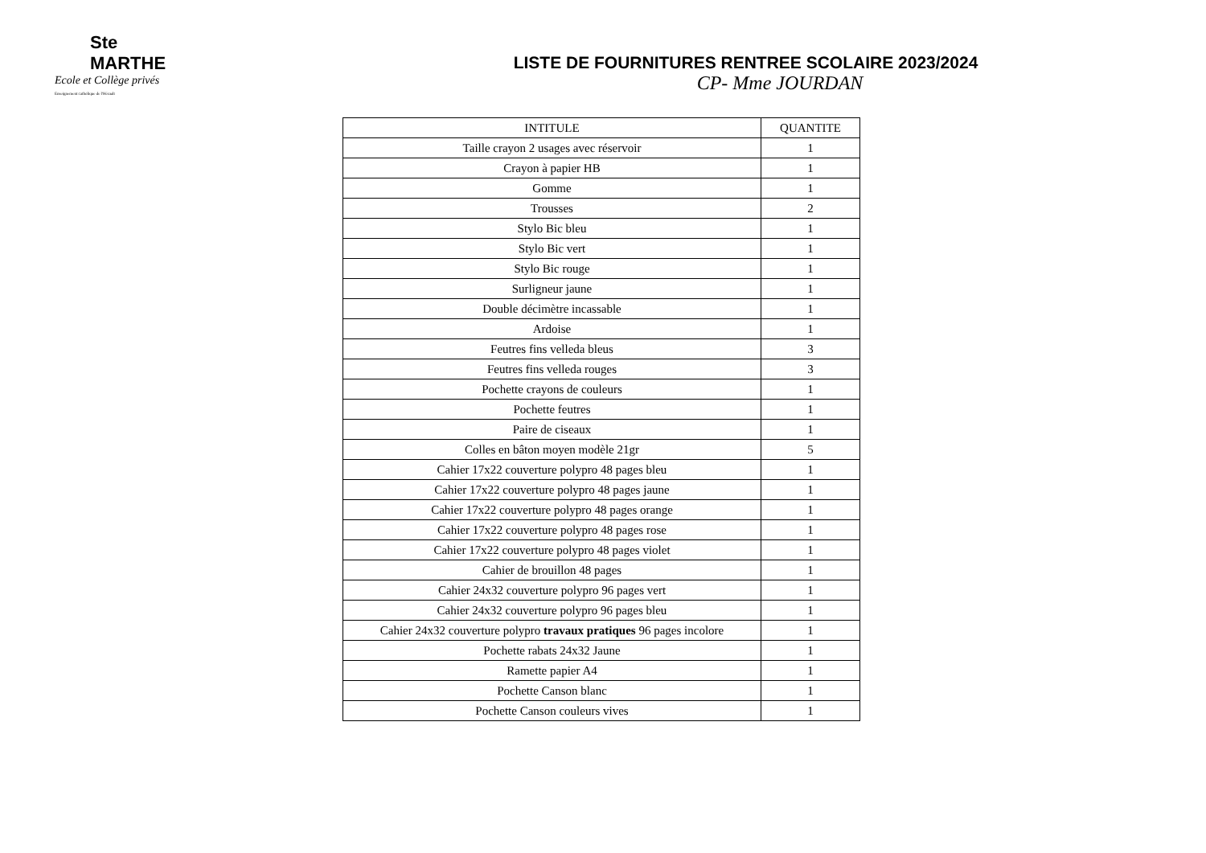Ste MARTHE
Ecole et Collège privés
Enseignement catholique de l'Hérault
LISTE DE FOURNITURES RENTREE SCOLAIRE 2023/2024
CP- Mme JOURDAN
| INTITULE | QUANTITE |
| --- | --- |
| Taille crayon 2 usages avec réservoir | 1 |
| Crayon à papier HB | 1 |
| Gomme | 1 |
| Trousses | 2 |
| Stylo Bic bleu | 1 |
| Stylo Bic vert | 1 |
| Stylo Bic rouge | 1 |
| Surligneur jaune | 1 |
| Double décimètre incassable | 1 |
| Ardoise | 1 |
| Feutres fins velleda bleus | 3 |
| Feutres fins velleda rouges | 3 |
| Pochette crayons de couleurs | 1 |
| Pochette feutres | 1 |
| Paire de ciseaux | 1 |
| Colles en bâton moyen modèle 21gr | 5 |
| Cahier 17x22 couverture polypro 48 pages bleu | 1 |
| Cahier 17x22 couverture polypro 48 pages jaune | 1 |
| Cahier 17x22 couverture polypro 48 pages orange | 1 |
| Cahier 17x22 couverture polypro 48 pages rose | 1 |
| Cahier 17x22 couverture polypro 48 pages violet | 1 |
| Cahier de brouillon 48 pages | 1 |
| Cahier 24x32 couverture polypro 96 pages vert | 1 |
| Cahier 24x32 couverture polypro 96 pages bleu | 1 |
| Cahier 24x32 couverture polypro travaux pratiques 96 pages incolore | 1 |
| Pochette rabats 24x32 Jaune | 1 |
| Ramette papier A4 | 1 |
| Pochette Canson blanc | 1 |
| Pochette Canson couleurs vives | 1 |